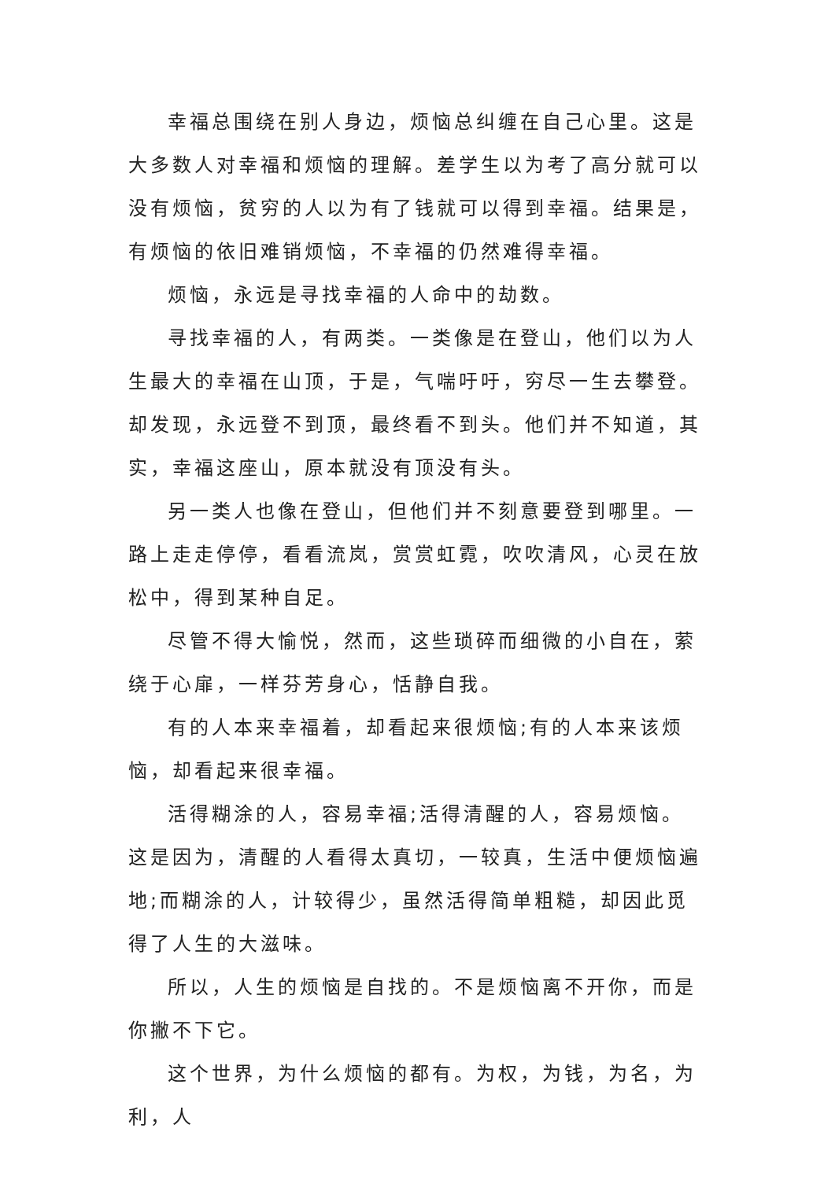幸福总围绕在别人身边，烦恼总纠缠在自己心里。这是大多数人对幸福和烦恼的理解。差学生以为考了高分就可以没有烦恼，贫穷的人以为有了钱就可以得到幸福。结果是，有烦恼的依旧难销烦恼，不幸福的仍然难得幸福。
烦恼，永远是寻找幸福的人命中的劫数。
寻找幸福的人，有两类。一类像是在登山，他们以为人生最大的幸福在山顶，于是，气喘吁吁，穷尽一生去攀登。却发现，永远登不到顶，最终看不到头。他们并不知道，其实，幸福这座山，原本就没有顶没有头。
另一类人也像在登山，但他们并不刻意要登到哪里。一路上走走停停，看看流岚，赏赏虹霓，吹吹清风，心灵在放松中，得到某种自足。
尽管不得大愉悦，然而，这些琐碎而细微的小自在，萦绕于心扉，一样芬芳身心，恬静自我。
有的人本来幸福着，却看起来很烦恼;有的人本来该烦恼，却看起来很幸福。
活得糊涂的人，容易幸福;活得清醒的人，容易烦恼。这是因为，清醒的人看得太真切，一较真，生活中便烦恼遍地;而糊涂的人，计较得少，虽然活得简单粗糙，却因此觅得了人生的大滋味。
所以，人生的烦恼是自找的。不是烦恼离不开你，而是你撇不下它。
这个世界，为什么烦恼的都有。为权，为钱，为名，为利，人